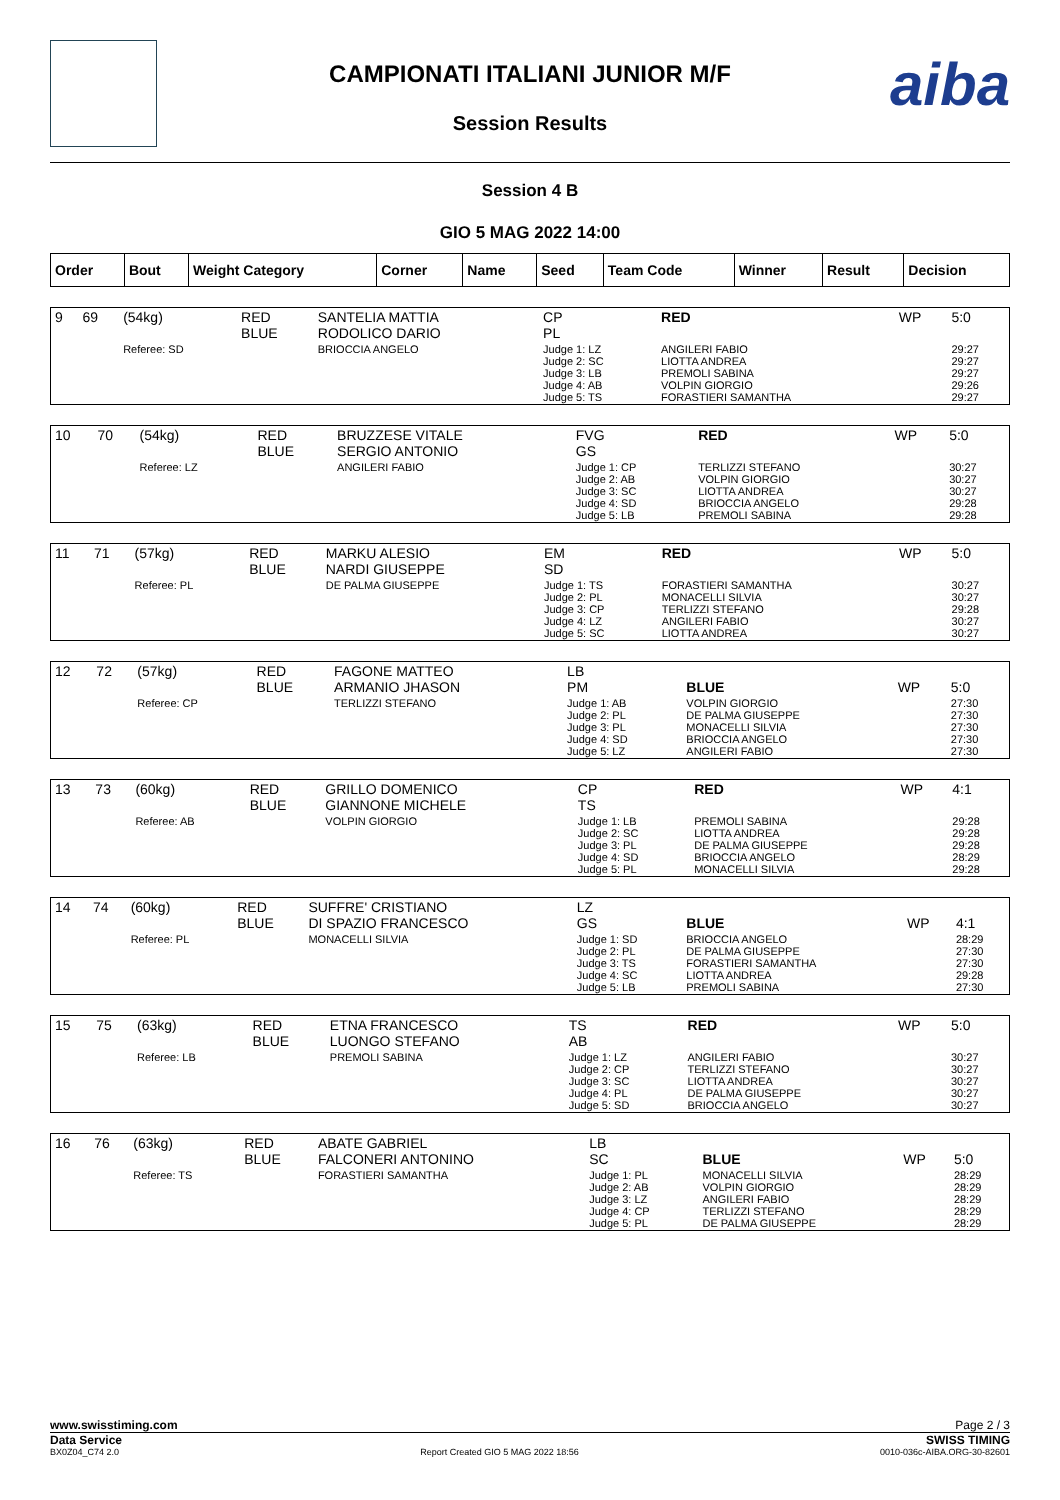CAMPIONATI ITALIANI JUNIOR M/F
Session Results
aiba
Session 4 B
GIO 5 MAG 2022 14:00
| Order | Bout | Weight Category | Corner | Name | Seed | Team Code | Winner | Result | Decision |
| --- | --- | --- | --- | --- | --- | --- | --- | --- | --- |
| 9 | 69 | (54kg) | RED BLUE | SANTELIA MATTIA RODOLICO DARIO | CP PL | RED | WP | 5:0 |
| | | Referee: SD | | BRIOCCIA ANGELO | Judge 1: LZ Judge 2: SC Judge 3: LB Judge 4: AB Judge 5: TS | ANGILERI FABIO LIOTTA ANDREA PREMOLI SABINA VOLPIN GIORGIO FORASTIERI SAMANTHA | | 29:27 29:27 29:27 29:26 29:27 |
| 10 | 70 | (54kg) | RED BLUE | BRUZZESE VITALE SERGIO ANTONIO | FVG GS | RED | WP | 5:0 |
| | | Referee: LZ | | ANGILERI FABIO | Judge 1: CP Judge 2: AB Judge 3: SC Judge 4: SD Judge 5: LB | TERLIZZI STEFANO VOLPIN GIORGIO LIOTTA ANDREA BRIOCCIA ANGELO PREMOLI SABINA | | 30:27 30:27 30:27 29:28 29:28 |
| 11 | 71 | (57kg) | RED BLUE | MARKU ALESIO NARDI GIUSEPPE | EM SD | RED | WP | 5:0 |
| | | Referee: PL | | DE PALMA GIUSEPPE | Judge 1: TS Judge 2: PL Judge 3: CP Judge 4: LZ Judge 5: SC | FORASTIERI SAMANTHA MONACELLI SILVIA TERLIZZI STEFANO ANGILERI FABIO LIOTTA ANDREA | | 30:27 30:27 29:28 30:27 30:27 |
| 12 | 72 | (57kg) | RED BLUE | FAGONE MATTEO ARMANIO JHASON | LB PM | BLUE | WP | 5:0 |
| | | Referee: CP | | TERLIZZI STEFANO | Judge 1: AB Judge 2: PL Judge 3: PL Judge 4: SD Judge 5: LZ | VOLPIN GIORGIO DE PALMA GIUSEPPE MONACELLI SILVIA BRIOCCIA ANGELO ANGILERI FABIO | | 27:30 27:30 27:30 27:30 27:30 |
| 13 | 73 | (60kg) | RED BLUE | GRILLO DOMENICO GIANNONE MICHELE | CP TS | RED | WP | 4:1 |
| | | Referee: AB | | VOLPIN GIORGIO | Judge 1: LB Judge 2: SC Judge 3: PL Judge 4: SD Judge 5: PL | PREMOLI SABINA LIOTTA ANDREA DE PALMA GIUSEPPE BRIOCCIA ANGELO MONACELLI SILVIA | | 29:28 29:28 29:28 28:29 29:28 |
| 14 | 74 | (60kg) | RED BLUE | SUFFRE' CRISTIANO DI SPAZIO FRANCESCO | LZ GS | BLUE | WP | 4:1 |
| | | Referee: PL | | MONACELLI SILVIA | Judge 1: SD Judge 2: PL Judge 3: TS Judge 4: SC Judge 5: LB | BRIOCCIA ANGELO DE PALMA GIUSEPPE FORASTIERI SAMANTHA LIOTTA ANDREA PREMOLI SABINA | | 28:29 27:30 27:30 29:28 27:30 |
| 15 | 75 | (63kg) | RED BLUE | ETNA FRANCESCO LUONGO STEFANO | TS AB | RED | WP | 5:0 |
| | | Referee: LB | | PREMOLI SABINA | Judge 1: LZ Judge 2: CP Judge 3: SC Judge 4: PL Judge 5: SD | ANGILERI FABIO TERLIZZI STEFANO LIOTTA ANDREA DE PALMA GIUSEPPE BRIOCCIA ANGELO | | 30:27 30:27 30:27 30:27 30:27 |
| 16 | 76 | (63kg) | RED BLUE | ABATE GABRIEL FALCONERI ANTONINO | LB SC | BLUE | WP | 5:0 |
| | | Referee: TS | | FORASTIERI SAMANTHA | Judge 1: PL Judge 2: AB Judge 3: LZ Judge 4: CP Judge 5: PL | MONACELLI SILVIA VOLPIN GIORGIO ANGILERI FABIO TERLIZZI STEFANO DE PALMA GIUSEPPE | | 28:29 28:29 28:29 28:29 28:29 |
www.swisstiming.com Page 2 / 3
Data Service SWISS TIMING
BX0Z04_C74 2.0 Report Created GIO 5 MAG 2022 18:56 0010-036c-AIBA.ORG-30-82601